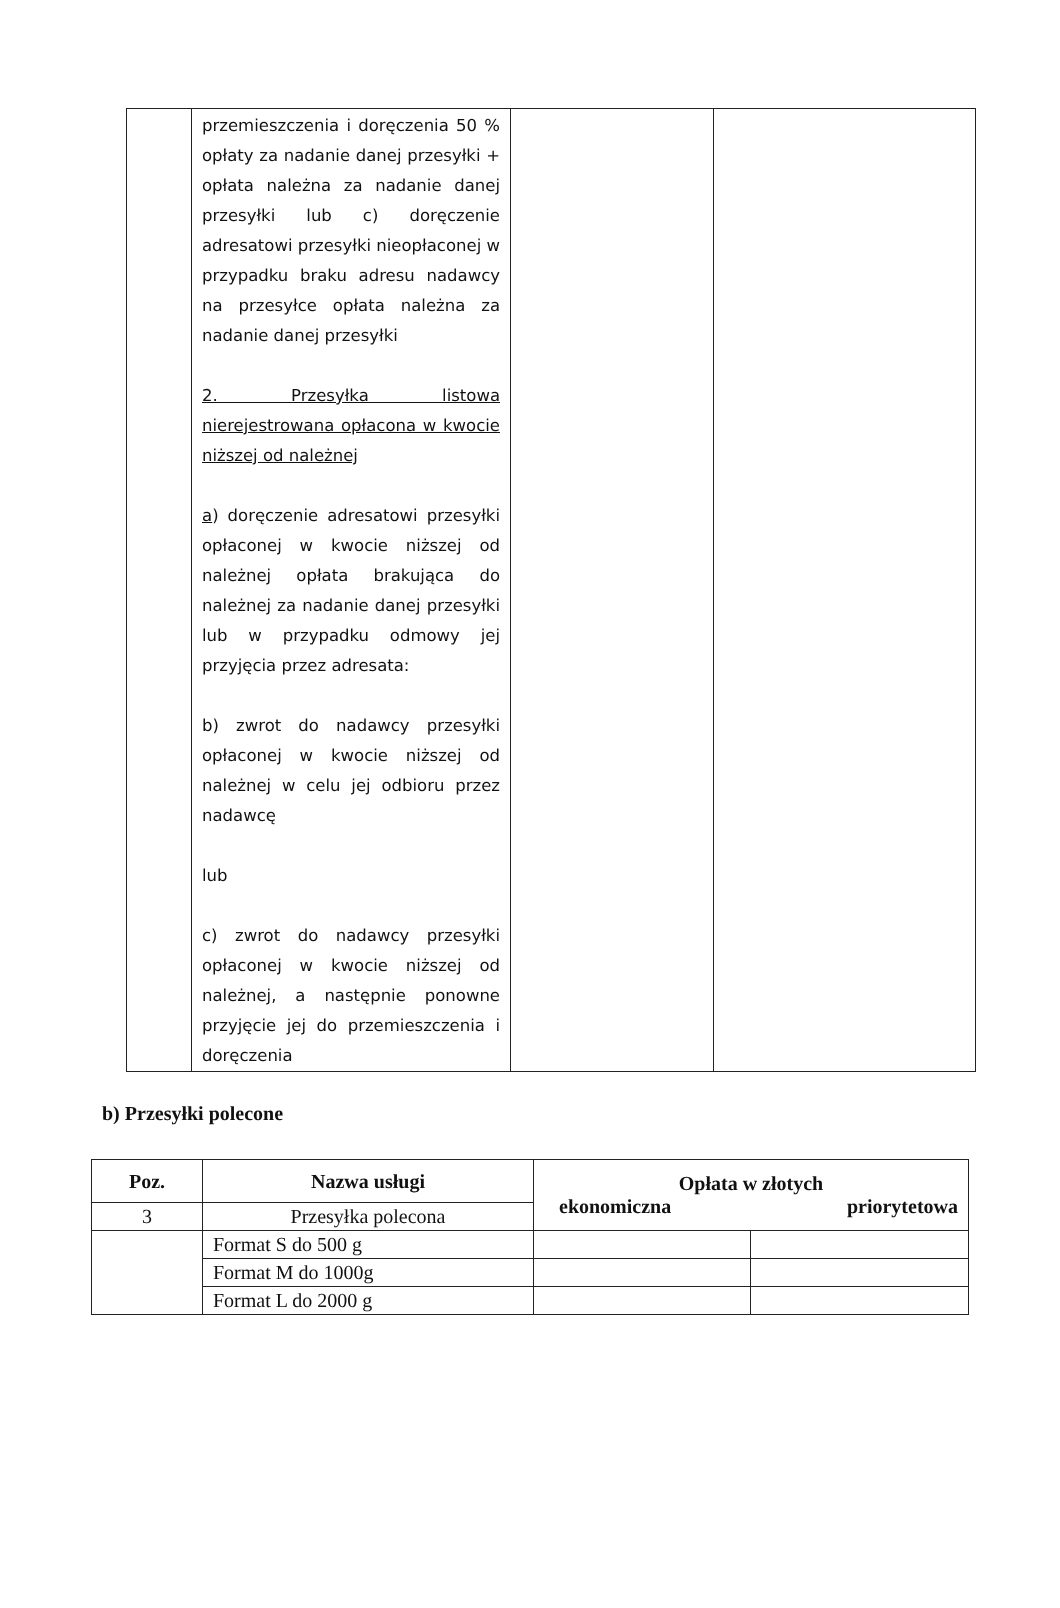| | przemieszczenia i doręczenia 50 % opłaty za nadanie danej przesyłki + opłata należna za nadanie danej przesyłki lub c) doręczenie adresatowi przesyłki nieopłaconej w przypadku braku adresu nadawcy na przesyłce opłata należna za nadanie danej przesyłki 2. Przesyłka listowa nierejestrowana opłacona w kwocie niższej od należnej a ) doręczenie adresatowi przesyłki opłaconej w kwocie niższej od należnej opłata brakująca do należnej za nadanie danej przesyłki lub w przypadku odmowy jej przyjęcia przez adresata: b) zwrot do nadawcy przesyłki opłaconej w kwocie niższej od należnej w celu jej odbioru przez nadawcę lub c) zwrot do nadawcy przesyłki opłaconej w kwocie niższej od należnej, a następnie ponowne przyjęcie jej do przemieszczenia i doręczenia | | |
b) Przesyłki polecone
| Poz. | Nazwa usługi | Opłata w złotych ekonomiczna priorytetowa | |
| --- | --- | --- | --- |
| 3 | Przesyłka polecona | | |
| | Format S do 500 g | | |
| | Format M do 1000g | | |
| | Format L do 2000 g | | |